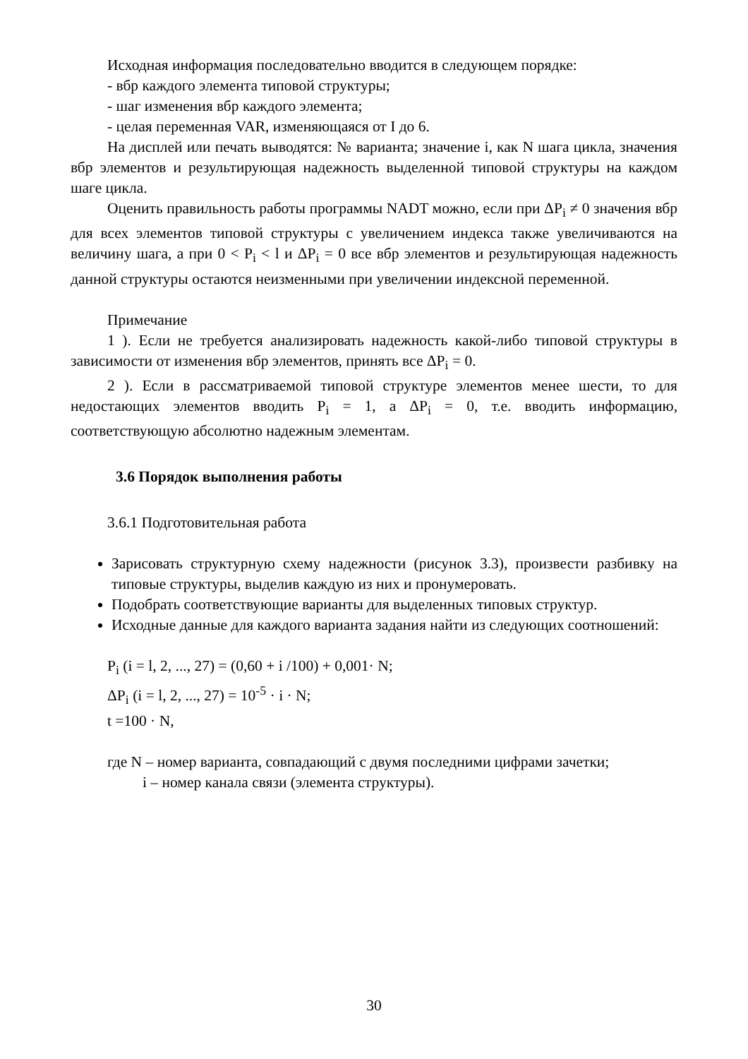Исходная информация последовательно вводится в следующем порядке:
- вбр каждого элемента типовой структуры;
- шаг изменения вбр каждого элемента;
- целая переменная VAR, изменяющаяся от I до 6.
На дисплей или печать выводятся: № варианта; значение i, как N шага цикла, значения вбр элементов и результирующая надежность выделенной типовой структуры на каждом шаге цикла.
Оценить правильность работы программы NADT можно, если при ΔP<sub>i</sub> ≠ 0 значения вбр для всех элементов типовой структуры с увеличением индекса также увеличиваются на величину шага, а при 0 < P<sub>i</sub> < l и ΔP<sub>i</sub> = 0 все вбр элементов и результирующая надежность данной структуры остаются неизменными при увеличении индексной переменной.
Примечание
1 ). Если не требуется анализировать надежность какой-либо типовой структуры в зависимости от изменения вбр элементов, принять все ΔP<sub>i</sub> = 0.
2 ). Если в рассматриваемой типовой структуре элементов менее шести, то для недостающих элементов вводить P<sub>i</sub> = 1, а ΔP<sub>i</sub> = 0, т.е. вводить информацию, соответствующую абсолютно надежным элементам.
3.6 Порядок выполнения работы
3.6.1 Подготовительная работа
Зарисовать структурную схему надежности (рисунок 3.3), произвести разбивку на типовые структуры, выделив каждую из них и пронумеровать.
Подобрать соответствующие варианты для выделенных типовых структур.
Исходные данные для каждого варианта задания найти из следующих соотношений:
P<sub>i</sub> (i = l, 2, ..., 27) = (0,60 + i /100) + 0,001· N;
ΔP<sub>i</sub> (i = l, 2, ..., 27) = 10<sup>-5</sup> · i · N;
t =100 · N,
где N – номер варианта, совпадающий с двумя последними цифрами зачетки;
i – номер канала связи (элемента структуры).
30